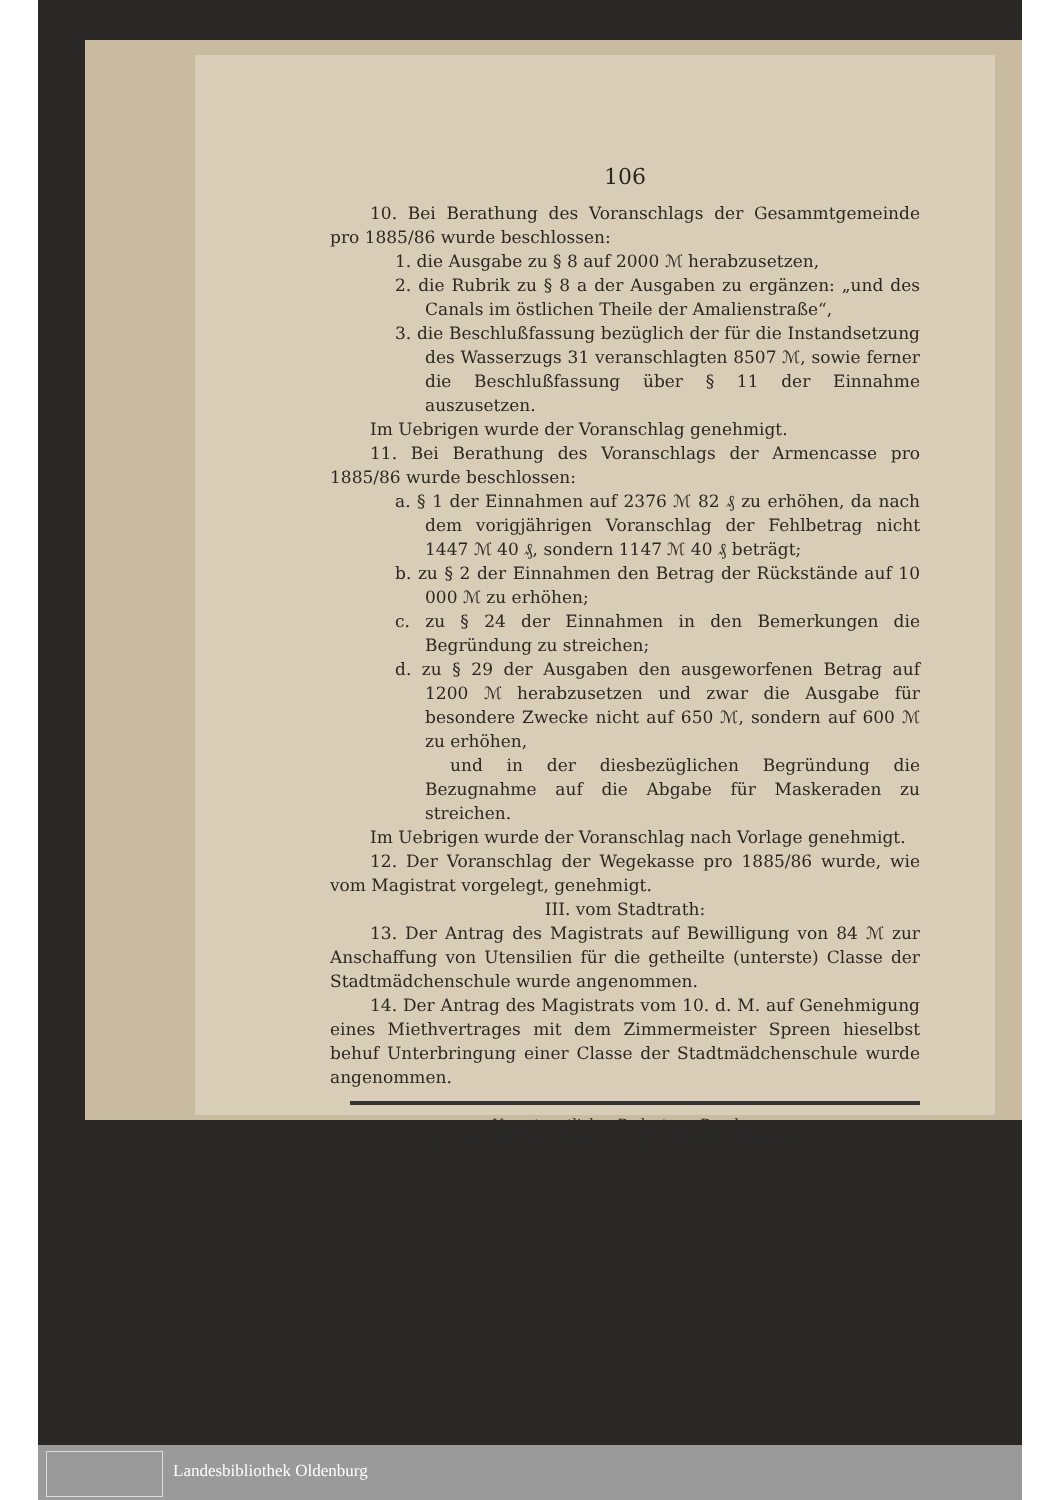106
10. Bei Berathung des Voranschlags der Gesammtgemeinde pro 1885/86 wurde beschlossen:
1. die Ausgabe zu § 8 auf 2000 ℳ herabzusetzen,
2. die Rubrik zu § 8 a der Ausgaben zu ergänzen: „und des Canals im östlichen Theile der Amalienstraße“,
3. die Beschlußfassung bezüglich der für die Instandsetzung des Wasserzugs 31 veranschlagten 8507 ℳ, sowie ferner die Beschlußfassung über § 11 der Einnahme auszusetzen.
Im Uebrigen wurde der Voranschlag genehmigt.
11. Bei Berathung des Voranschlags der Armencasse pro 1885/86 wurde beschlossen:
a. § 1 der Einnahmen auf 2376 ℳ 82 ₰ zu erhöhen, da nach dem vorigjährigen Voranschlag der Fehlbetrag nicht 1447 ℳ 40 ₰, sondern 1147 ℳ 40 ₰ beträgt;
b. zu § 2 der Einnahmen den Betrag der Rückstände auf 10 000 ℳ zu erhöhen;
c. zu § 24 der Einnahmen in den Bemerkungen die Begründung zu streichen;
d. zu § 29 der Ausgaben den ausgeworfenen Betrag auf 1200 ℳ herabzusetzen und zwar die Ausgabe für besondere Zwecke nicht auf 650 ℳ, sondern auf 600 ℳ zu erhöhen,
und in der diesbezüglichen Begründung die Bezugnahme auf die Abgabe für Maskeraden zu streichen.
Im Uebrigen wurde der Voranschlag nach Vorlage genehmigt.
12. Der Voranschlag der Wegekasse pro 1885/86 wurde, wie vom Magistrat vorgelegt, genehmigt.
III. vom Stadtrath:
13. Der Antrag des Magistrats auf Bewilligung von 84 ℳ zur Anschaffung von Utensilien für die getheilte (unterste) Classe der Stadtmädchenschule wurde angenommen.
14. Der Antrag des Magistrats vom 10. d. M. auf Genehmigung eines Miethvertrages mit dem Zimmermeister Spreen hieselbst behuf Unterbringung einer Classe der Stadtmädchenschule wurde angenommen.
Verantwortlicher Redacteur: Beseler.
Druck und Verlag von Gerh. Stalling in Oldenburg.
Landesbibliothek Oldenburg